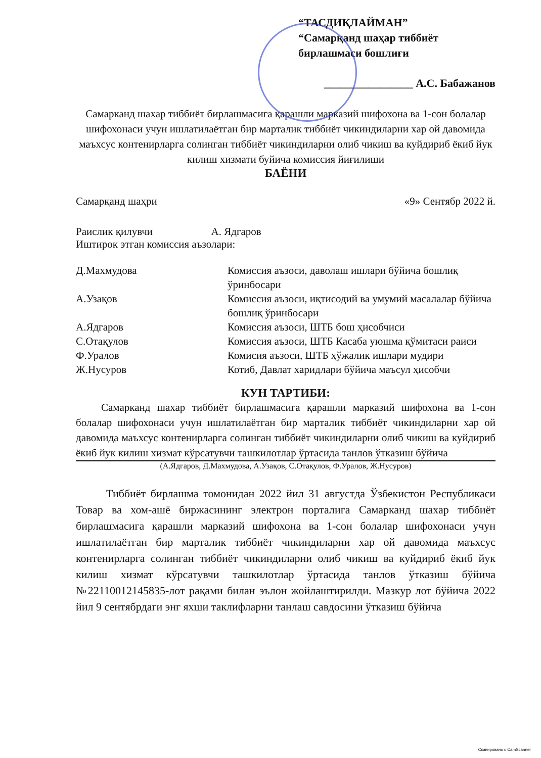“ТАСДИҚЛАЙМАН”
“Самарқанд шаҳар тиббиёт
бирлашмаси бошлиғи
________________ А.С. Бабажанов
Самарканд шахар тиббиёт бирлашмасига қарашли марказий шифохона ва 1-сон болалар шифохонаси учун ишлатилаётган бир марталик тиббиёт чикиндиларни хар ой давомида маъхсус контенирларга солинган тиббиёт чикиндиларни олиб чикиш ва куйдириб ёкиб йук килиш хизмати буйича комиссия йиғилиши
БАЁНИ
Самарқанд шаҳри «9» Сентябр 2022 й.
Раислик қилувчи А. Ядгаров
Иштирок этган комиссия аъзолари:
| Д.Махмудова | Комиссия аъзоси, даволаш ишлари бўйича бошлиқ ўринбосари |
| А.Узақов | Комиссия аъзоси, иқтисодий ва умумий масалалар бўйича бошлиқ ўринбосари |
| А.Ядгаров | Комиссия аъзоси, ШТБ бош ҳисобчиси |
| С.Отақулов | Комиссия аъзоси, ШТБ Касаба уюшма қўмитаси раиси |
| Ф.Уралов | Комисия аъзоси, ШТБ ҳўжалик ишлари мудири |
| Ж.Нусуров | Котиб, Давлат харидлари бўйича маъсул ҳисобчи |
КУН ТАРТИБИ:
Самарканд шахар тиббиёт бирлашмасига қарашли марказий шифохона ва 1-сон болалар шифохонаси учун ишлатилаётган бир марталик тиббиёт чикиндиларни хар ой давомида маъхсус контенирларга солинган тиббиёт чикиндиларни олиб чикиш ва куйдириб ёкиб йук килиш хизмат кўрсатувчи ташкилотлар ўртасида танлов ўтказиш бўйича
(А.Ядгаров, Д.Махмудова, А.Узақов, С.Отақулов, Ф.Уралов, Ж.Нусуров)
Тиббиёт бирлашма томонидан 2022 йил 31 августда Ўзбекистон Республикаси Товар ва хом-ашё биржасининг электрон порталига Самарканд шахар тиббиёт бирлашмасига қарашли марказий шифохона ва 1-сон болалар шифохонаси учун ишлатилаётган бир марталик тиббиёт чикиндиларни хар ой давомида маъхсус контенирларга солинган тиббиёт чикиндиларни олиб чикиш ва куйдириб ёкиб йук килиш хизмат кўрсатувчи ташкилотлар ўртасида танлов ўтказиш бўйича №22110012145835-лот рақами билан эълон жойлаштирилди. Мазкур лот бўйича 2022 йил 9 сентябрдаги энг яхши таклифларни танлаш савдосини ўтказиш бўйича
Сканировано с CamScanner